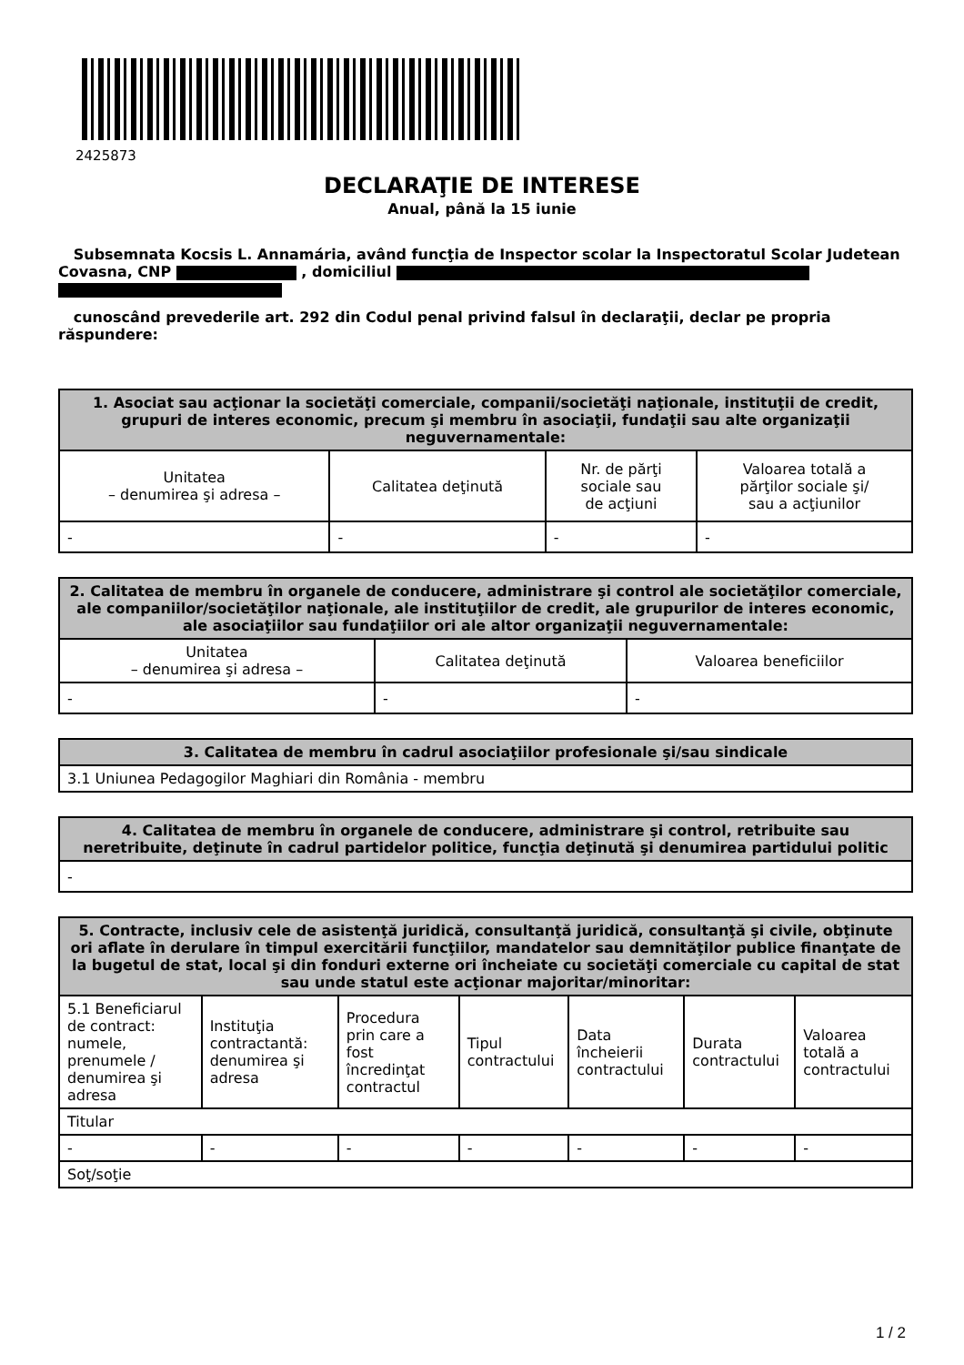2425873
DECLARAŢIE DE INTERESE
Anual, până la 15 iunie
Subsemnata Kocsis L. Annamária, având funcţia de Inspector scolar la Inspectoratul Scolar Judetean Covasna, CNP , domiciliul
cunoscând prevederile art. 292 din Codul penal privind falsul în declaraţii, declar pe propria răspundere:
| 1. Asociat sau acţionar la societăţi comerciale, companii/societăţi naţionale, instituţii de credit, grupuri de interes economic, precum şi membru în asociaţii, fundaţii sau alte organizaţii neguvernamentale: | | | |
| --- | --- | --- | --- |
| Unitatea – denumirea şi adresa – | Calitatea deţinută | Nr. de părţi sociale sau de acţiuni | Valoarea totală a părţilor sociale şi/ sau a acţiunilor |
| - | - | - | - |
| 2. Calitatea de membru în organele de conducere, administrare şi control ale societăţilor comerciale, ale companiilor/societăţilor naţionale, ale instituţiilor de credit, ale grupurilor de interes economic, ale asociaţiilor sau fundaţiilor ori ale altor organizaţii neguvernamentale: | | |
| --- | --- | --- |
| Unitatea – denumirea şi adresa – | Calitatea deţinută | Valoarea beneficiilor |
| - | - | - |
| 3. Calitatea de membru în cadrul asociaţiilor profesionale şi/sau sindicale |
| --- |
| 3.1 Uniunea Pedagogilor Maghiari din România - membru |
| 4. Calitatea de membru în organele de conducere, administrare şi control, retribuite sau neretribuite, deţinute în cadrul partidelor politice, funcţia deţinută şi denumirea partidului politic |
| --- |
| - |
| 5. Contracte, inclusiv cele de asistenţă juridică, consultanţă juridică, consultanţă şi civile, obţinute ori aflate în derulare în timpul exercitării funcţiilor, mandatelor sau demnităţilor publice finanţate de la bugetul de stat, local şi din fonduri externe ori încheiate cu societăţi comerciale cu capital de stat sau unde statul este acţionar majoritar/minoritar: | | | | | | |
| --- | --- | --- | --- | --- | --- | --- |
| 5.1 Beneficiarul de contract: numele, prenumele / denumirea şi adresa | Instituţia contractantă: denumirea şi adresa | Procedura prin care a fost încredinţat contractul | Tipul contractului | Data încheierii contractului | Durata contractului | Valoarea totală a contractului |
| Titular | | | | | | |
| - | - | - | - | - | - | - |
| Soţ/soţie | | | | | | |
1 / 2